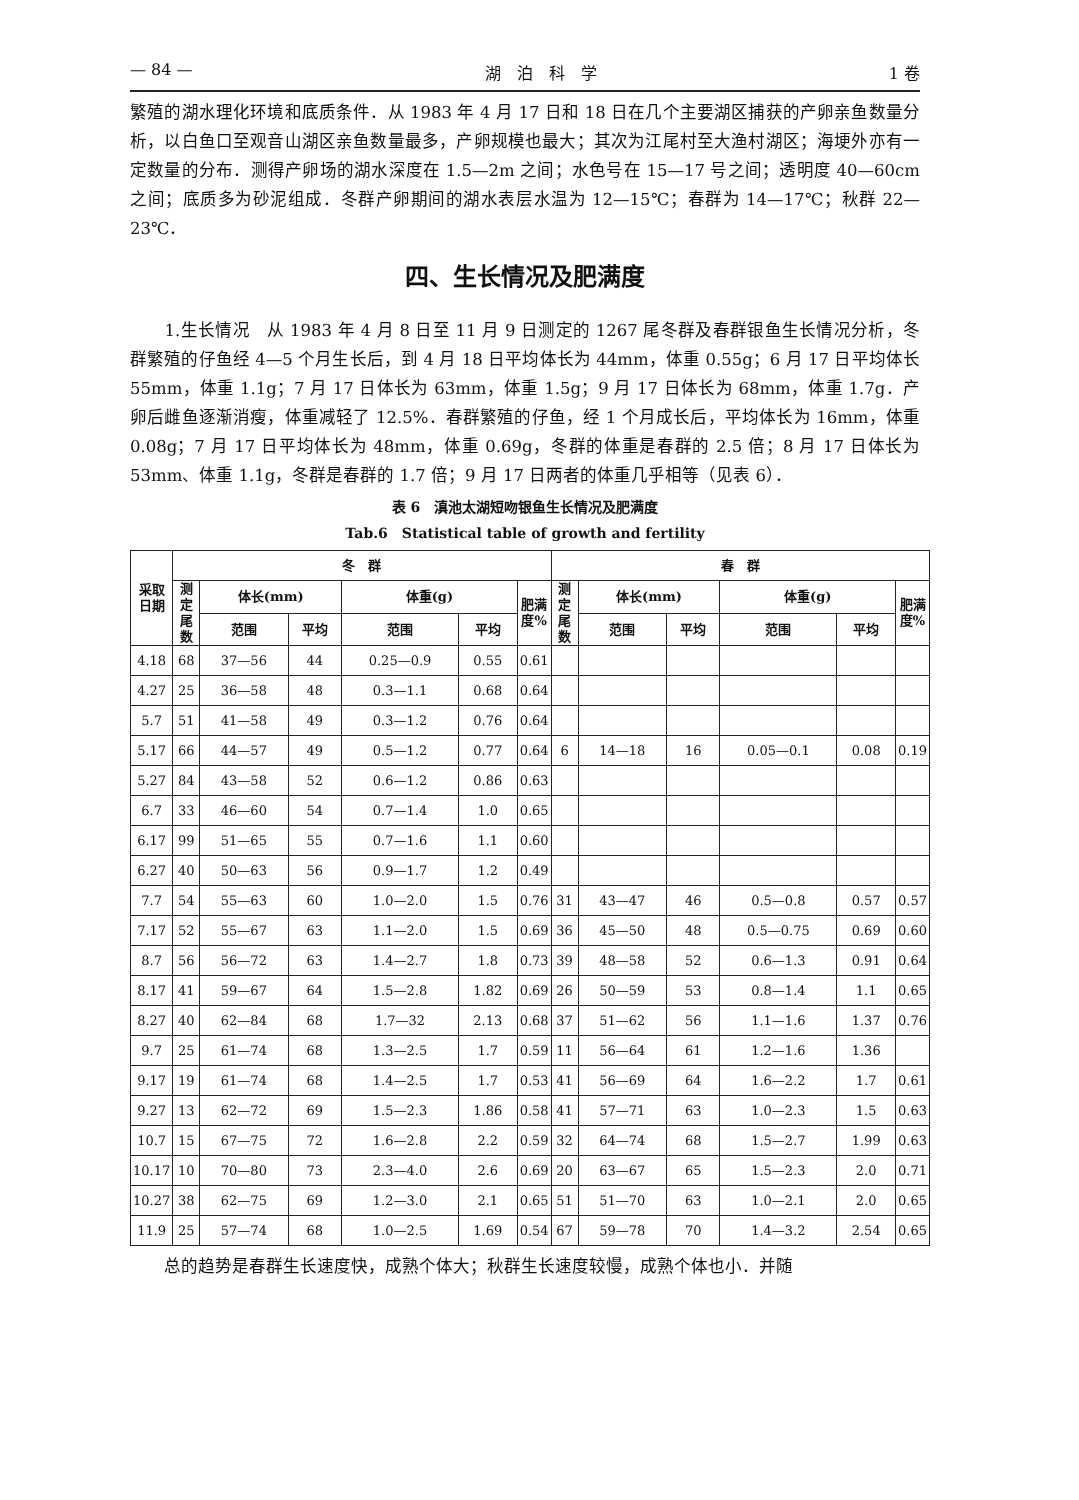— 84 — 湖　泊　科　学 1 卷
繁殖的湖水理化环境和底质条件．从 1983 年 4 月 17 日和 18 日在几个主要湖区捕获的产卵亲鱼数量分析，以白鱼口至观音山湖区亲鱼数量最多，产卵规模也最大；其次为江尾村至大渔村湖区；海埂外亦有一定数量的分布．测得产卵场的湖水深度在 1.5—2m 之间；水色号在 15—17 号之间；透明度 40—60cm 之间；底质多为砂泥组成．冬群产卵期间的湖水表层水温为 12—15℃；春群为 14—17℃；秋群 22—23℃．
四、生长情况及肥满度
　　1.生长情况　从 1983 年 4 月 8 日至 11 月 9 日测定的 1267 尾冬群及春群银鱼生长情况分析，冬群繁殖的仔鱼经 4—5 个月生长后，到 4 月 18 日平均体长为 44mm，体重 0.55g；6 月 17 日平均体长 55mm，体重 1.1g；7 月 17 日体长为 63mm，体重 1.5g；9 月 17 日体长为 68mm，体重 1.7g．产卵后雌鱼逐渐消瘦，体重减轻了 12.5%．春群繁殖的仔鱼，经 1 个月成长后，平均体长为 16mm，体重 0.08g；7 月 17 日平均体长为 48mm，体重 0.69g，冬群的体重是春群的 2.5 倍；8 月 17 日体长为 53mm、体重 1.1g，冬群是春群的 1.7 倍；9 月 17 日两者的体重几乎相等（见表 6）．
表 6　滇池太湖短吻银鱼生长情况及肥满度
Tab.6　Statistical table of growth and fertility
| 采取日期 | 冬 群 | | | | | | 春 群 | | | | | |
| --- | --- | --- | --- | --- | --- | --- | --- | --- | --- | --- | --- | --- |
| | 测定尾数 | 体长(mm) | | 体重(g) | | 肥满度% | 测定尾数 | 体长(mm) | | 体重(g) | | 肥满度% |
| | | 范围 | 平均 | 范围 | 平均 | | | 范围 | 平均 | 范围 | 平均 | |
| 4.18 | 68 | 37—56 | 44 | 0.25—0.9 | 0.55 | 0.61 | | | | | | |
| 4.27 | 25 | 36—58 | 48 | 0.3—1.1 | 0.68 | 0.64 | | | | | | |
| 5.7 | 51 | 41—58 | 49 | 0.3—1.2 | 0.76 | 0.64 | | | | | | |
| 5.17 | 66 | 44—57 | 49 | 0.5—1.2 | 0.77 | 0.64 | 6 | 14—18 | 16 | 0.05—0.1 | 0.08 | 0.19 |
| 5.27 | 84 | 43—58 | 52 | 0.6—1.2 | 0.86 | 0.63 | | | | | | |
| 6.7 | 33 | 46—60 | 54 | 0.7—1.4 | 1.0 | 0.65 | | | | | | |
| 6.17 | 99 | 51—65 | 55 | 0.7—1.6 | 1.1 | 0.60 | | | | | | |
| 6.27 | 40 | 50—63 | 56 | 0.9—1.7 | 1.2 | 0.49 | | | | | | |
| 7.7 | 54 | 55—63 | 60 | 1.0—2.0 | 1.5 | 0.76 | 31 | 43—47 | 46 | 0.5—0.8 | 0.57 | 0.57 |
| 7.17 | 52 | 55—67 | 63 | 1.1—2.0 | 1.5 | 0.69 | 36 | 45—50 | 48 | 0.5—0.75 | 0.69 | 0.60 |
| 8.7 | 56 | 56—72 | 63 | 1.4—2.7 | 1.8 | 0.73 | 39 | 48—58 | 52 | 0.6—1.3 | 0.91 | 0.64 |
| 8.17 | 41 | 59—67 | 64 | 1.5—2.8 | 1.82 | 0.69 | 26 | 50—59 | 53 | 0.8—1.4 | 1.1 | 0.65 |
| 8.27 | 40 | 62—84 | 68 | 1.7—32 | 2.13 | 0.68 | 37 | 51—62 | 56 | 1.1—1.6 | 1.37 | 0.76 |
| 9.7 | 25 | 61—74 | 68 | 1.3—2.5 | 1.7 | 0.59 | 11 | 56—64 | 61 | 1.2—1.6 | 1.36 | |
| 9.17 | 19 | 61—74 | 68 | 1.4—2.5 | 1.7 | 0.53 | 41 | 56—69 | 64 | 1.6—2.2 | 1.7 | 0.61 |
| 9.27 | 13 | 62—72 | 69 | 1.5—2.3 | 1.86 | 0.58 | 41 | 57—71 | 63 | 1.0—2.3 | 1.5 | 0.63 |
| 10.7 | 15 | 67—75 | 72 | 1.6—2.8 | 2.2 | 0.59 | 32 | 64—74 | 68 | 1.5—2.7 | 1.99 | 0.63 |
| 10.17 | 10 | 70—80 | 73 | 2.3—4.0 | 2.6 | 0.69 | 20 | 63—67 | 65 | 1.5—2.3 | 2.0 | 0.71 |
| 10.27 | 38 | 62—75 | 69 | 1.2—3.0 | 2.1 | 0.65 | 51 | 51—70 | 63 | 1.0—2.1 | 2.0 | 0.65 |
| 11.9 | 25 | 57—74 | 68 | 1.0—2.5 | 1.69 | 0.54 | 67 | 59—78 | 70 | 1.4—3.2 | 2.54 | 0.65 |
　　总的趋势是春群生长速度快，成熟个体大；秋群生长速度较慢，成熟个体也小．并随